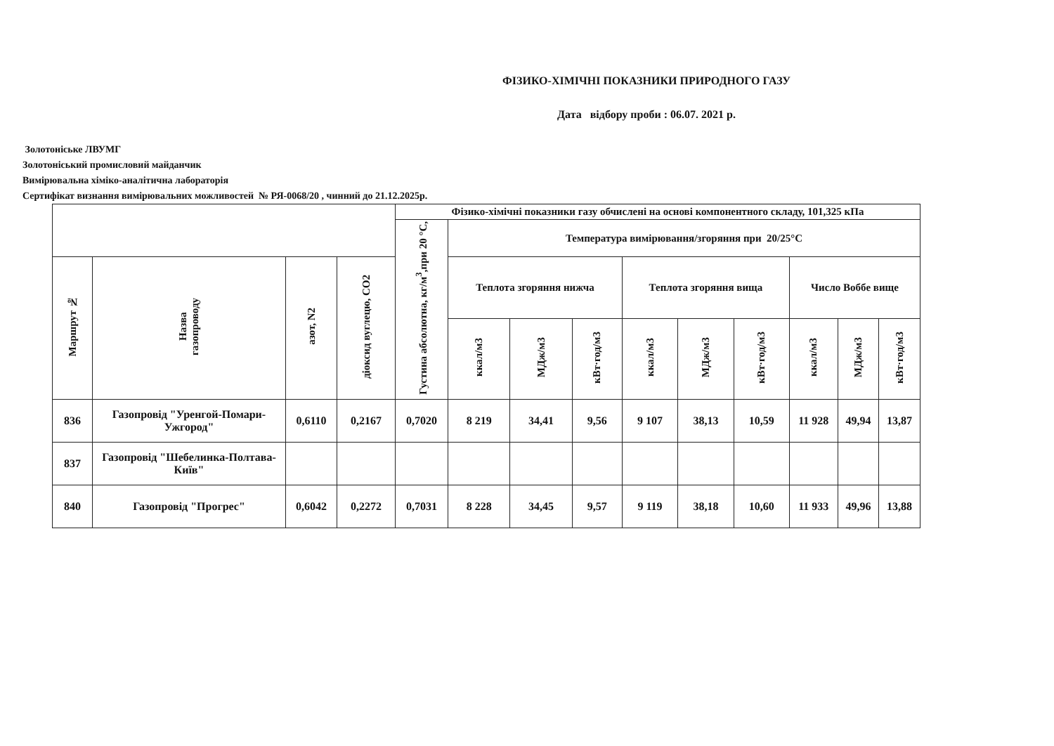ФІЗИКО-ХІМІЧНІ ПОКАЗНИКИ ПРИРОДНОГО ГАЗУ
Дата відбору проби : 06.07. 2021 р.
Золотоніське ЛВУМГ
Золотоніський промисловий майданчик
Вимірювальна хіміко-аналітична лабораторія
Сертифікат визнання вимірювальних можливостей № РЯ-0068/20 , чинний до 21.12.2025р.
| | | | | Фізико-хімічні показники газу обчислені на основі компонентного складу, 101,325 кПа | | | | | | | | | |
| --- | --- | --- | --- | --- | --- | --- | --- | --- | --- | --- | --- | --- | --- |
| | | | | Густина абсолютна, кг/м<sup>3</sup>,при 20 °С, | Температура вимірювання/згоряння при 20/25°С | | | | | | | | |
| Маршрут № | Назва газопроводу | азот, N2 | діоксид вуглецю, CO2 | | Теплота згоряння нижча | | | Теплота згоряння вища | | | Число Воббе вище | | |
| | | | | | ккал/м3 | МДж/м3 | кВт·год/м3 | ккал/м3 | МДж/м3 | кВт·год/м3 | ккал/м3 | МДж/м3 | кВт·год/м3 |
| 836 | Газопровід "Уренгой-Помари-Ужгород" | 0,6110 | 0,2167 | 0,7020 | 8 219 | 34,41 | 9,56 | 9 107 | 38,13 | 10,59 | 11 928 | 49,94 | 13,87 |
| 837 | Газопровід "Шебелинка-Полтава-Київ" | | | | | | | | | | | | |
| 840 | Газопровід "Прогрес" | 0,6042 | 0,2272 | 0,7031 | 8 228 | 34,45 | 9,57 | 9 119 | 38,18 | 10,60 | 11 933 | 49,96 | 13,88 |